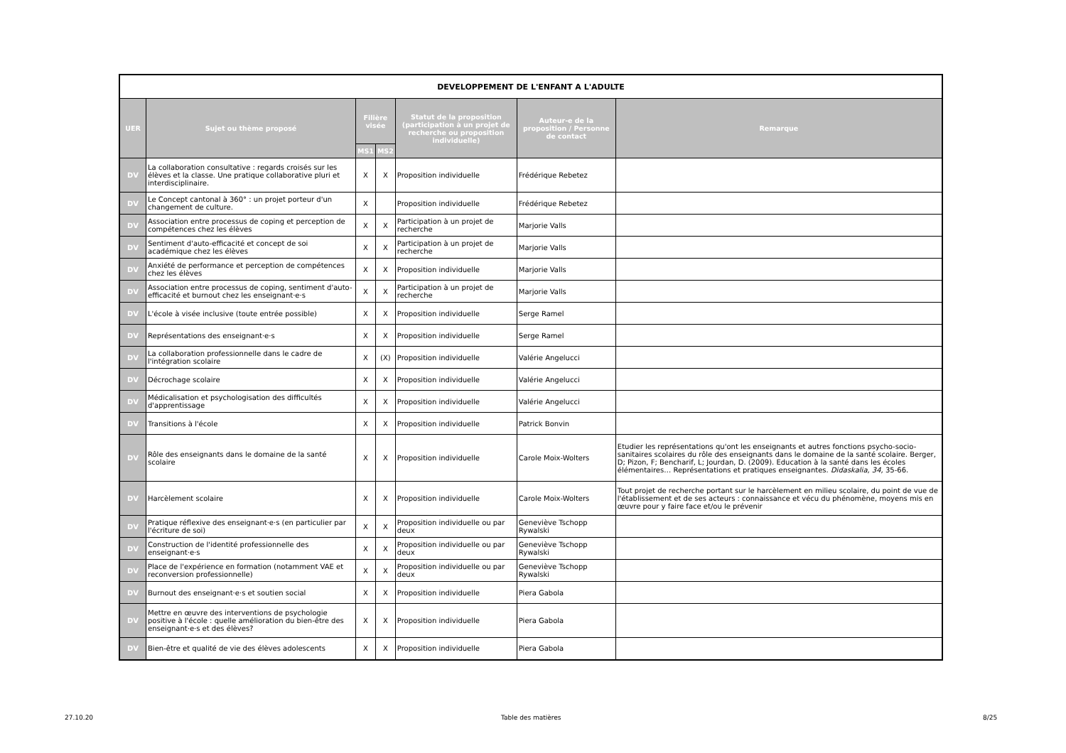| DEVELOPPEMENT DE L'ENFANT A L'ADULTE | | | | | | |
| --- | --- | --- | --- | --- | --- | --- |
| UER | Sujet ou thème proposé | Filière visée | | Statut de la proposition (participation à un projet de recherche ou proposition individuelle) | Auteur-e de la proposition / Personne de contact | Remarque |
| | | MS1 | MS2 | | | |
| DV | La collaboration consultative : regards croisés sur les élèves et la classe. Une pratique collaborative pluri et interdisciplinaire. | X | X | Proposition individuelle | Frédérique Rebetez | |
| DV | Le Concept cantonal à 360° : un projet porteur d'un changement de culture. | X | | Proposition individuelle | Frédérique Rebetez | |
| DV | Association entre processus de coping et perception de compétences chez les élèves | X | X | Participation à un projet de recherche | Marjorie Valls | |
| DV | Sentiment d'auto-efficacité et concept de soi académique chez les élèves | X | X | Participation à un projet de recherche | Marjorie Valls | |
| DV | Anxiété de performance et perception de compétences chez les élèves | X | X | Proposition individuelle | Marjorie Valls | |
| DV | Association entre processus de coping, sentiment d'auto-efficacité et burnout chez les enseignant·e·s | X | X | Participation à un projet de recherche | Marjorie Valls | |
| DV | L'école à visée inclusive (toute entrée possible) | X | X | Proposition individuelle | Serge Ramel | |
| DV | Représentations des enseignant·e·s | X | X | Proposition individuelle | Serge Ramel | |
| DV | La collaboration professionnelle dans le cadre de l'intégration scolaire | X | (X) | Proposition individuelle | Valérie Angelucci | |
| DV | Décrochage scolaire | X | X | Proposition individuelle | Valérie Angelucci | |
| DV | Médicalisation et psychologisation des difficultés d'apprentissage | X | X | Proposition individuelle | Valérie Angelucci | |
| DV | Transitions à l'école | X | X | Proposition individuelle | Patrick Bonvin | |
| DV | Rôle des enseignants dans le domaine de la santé scolaire | X | X | Proposition individuelle | Carole Moix-Wolters | Etudier les représentations qu'ont les enseignants et autres fonctions psycho-socio-sanitaires scolaires du rôle des enseignants dans le domaine de la santé scolaire. Berger, D; Pizon, F; Bencharif, L; Jourdan, D. (2009). Education à la santé dans les écoles élémentaires… Représentations et pratiques enseignantes. Didaskalia, 34, 35-66. |
| DV | Harcèlement scolaire | X | X | Proposition individuelle | Carole Moix-Wolters | Tout projet de recherche portant sur le harcèlement en milieu scolaire, du point de vue de l'établissement et de ses acteurs : connaissance et vécu du phénomène, moyens mis en œuvre pour y faire face et/ou le prévenir |
| DV | Pratique réflexive des enseignant·e·s (en particulier par l'écriture de soi) | X | X | Proposition individuelle ou par deux | Geneviève Tschopp Rywalski | |
| DV | Construction de l'identité professionnelle des enseignant·e·s | X | X | Proposition individuelle ou par deux | Geneviève Tschopp Rywalski | |
| DV | Place de l'expérience en formation (notamment VAE et reconversion professionnelle) | X | X | Proposition individuelle ou par deux | Geneviève Tschopp Rywalski | |
| DV | Burnout des enseignant·e·s et soutien social | X | X | Proposition individuelle | Piera Gabola | |
| DV | Mettre en œuvre des interventions de psychologie positive à l'école : quelle amélioration du bien-être des enseignant·e·s et des élèves? | X | X | Proposition individuelle | Piera Gabola | |
| DV | Bien-être et qualité de vie des élèves adolescents | X | X | Proposition individuelle | Piera Gabola | |
27.10.20 Table des matières 8/25